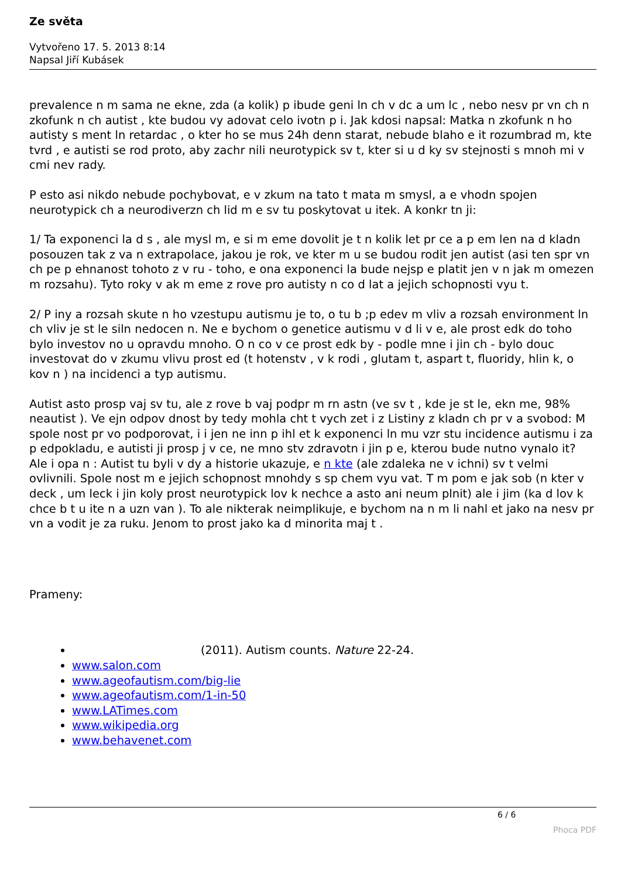Ze světa
Vytvořeno 17. 5. 2013 8:14
Napsal Jiří Kubásek
prevalence n m sama ne ekne, zda (a kolik) p ibude geni ln ch v dc a um lc , nebo nesv pr vn ch n zkofunk n ch autist , kte budou vy adovat celo ivotn p i. Jak kdosi napsal: Matka n zkofunk n ho autisty s ment ln retardac , o kter ho se mus 24h denn starat, nebude blaho e it rozumbrad m, kte tvrd , e autisti se rod proto, aby zachr nili neurotypick sv t, kter si u d ky sv stejnosti s mnoh mi v cmi nev rady.
P esto asi nikdo nebude pochybovat, e v zkum na tato t mata m smysl, a e vhodn spojen neurotypick ch a neurodiverzn ch lid m e sv tu poskytovat u itek. A konkr tn ji:
1/ Ta exponenci la d s , ale mysl m, e si m eme dovolit je t n kolik let pr ce a p em len na d kladn posouzen tak z va n extrapolace, jakou je rok, ve kter m u se budou rodit jen autist (asi ten spr vn ch pe p ehnanost tohoto z v ru - toho, e ona exponenci la bude nejsp e platit jen v n jak m omezen m rozsahu). Tyto roky v ak m eme z rove pro autisty n co d lat a jejich schopnosti vyu t.
2/ P iny a rozsah skute n ho vzestupu autismu je to, o tu b ;p edev m vliv a rozsah environment ln ch vliv je st le siln nedocen n. Ne e bychom o genetice autismu v d li v e, ale prost edk do toho bylo investov no u opravdu mnoho. O n co v ce prost edk by - podle mne i jin ch - bylo douc investovat do v zkumu vlivu prost ed (t hotenstv , v k rodi , glutam t, aspart t, fluoridy, hlin k, o kov n ) na incidenci a typ autismu.
Autist asto prosp vaj sv tu, ale z rove b vaj podpr m rn astn (ve sv t , kde je st le, ekn me, 98% neautist ). Ve ejn odpov dnost by tedy mohla cht t vych zet i z Listiny z kladn ch pr v a svobod: M spole nost pr vo podporovat, i i jen ne inn p ihl et k exponenci ln mu vzr stu incidence autismu i za p edpokladu, e autisti ji prosp j v ce, ne mno stv zdravotn i jin p e, kterou bude nutno vynalo it? Ale i opa n : Autist tu byli v dy a historie ukazuje, e n kte (ale zdaleka ne v ichni) sv t velmi ovlivnili. Spole nost m e jejich schopnost mnohdy s sp chem vyu vat. T m pom e jak sob (n kter v deck , um leck i jin koly prost neurotypick lov k nechce a asto ani neum plnit) ale i jim (ka d lov k chce b t u ite n a uzn van ). To ale nikterak neimplikuje, e bychom na n m li nahl et jako na nesv pr vn a vodit je za ruku. Jenom to prost jako ka d minorita maj t .
Prameny:
(2011). Autism counts. Nature 22-24.
www.salon.com
www.ageofautism.com/big-lie
www.ageofautism.com/1-in-50
www.LATimes.com
www.wikipedia.org
www.behavenet.com
6 / 6
Phoca PDF